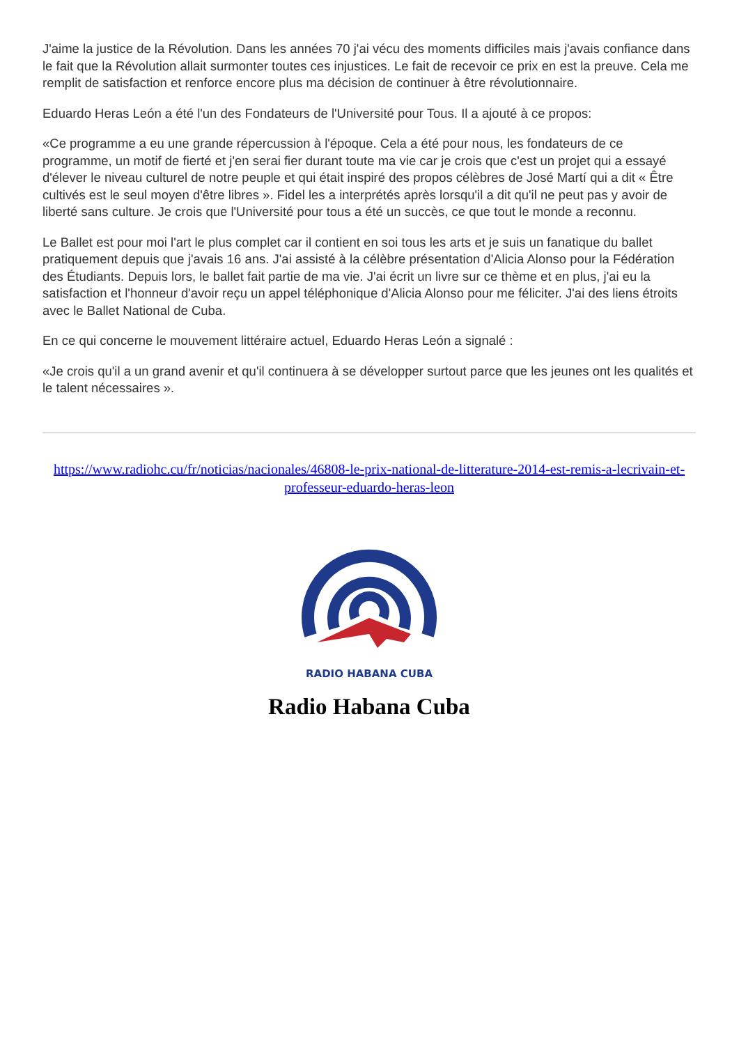J'aime la justice de la Révolution. Dans les années 70 j'ai vécu des moments difficiles mais j'avais confiance dans le fait que la Révolution allait surmonter toutes ces injustices. Le fait de recevoir ce prix en est la preuve. Cela me remplit de satisfaction et renforce encore plus ma décision de continuer à être révolutionnaire.
Eduardo Heras León a été l'un des Fondateurs de l'Université pour Tous. Il a ajouté à ce propos:
«Ce programme a eu une grande répercussion à l'époque. Cela a été pour nous, les fondateurs de ce programme, un motif de fierté et j'en serai fier durant toute ma vie car je crois que c'est un projet qui a essayé d'élever le niveau culturel de notre peuple et qui était inspiré des propos célèbres de José Martí qui a dit « Être cultivés est le seul moyen d'être libres ». Fidel les a interprétés après lorsqu'il a dit qu'il ne peut pas y avoir de liberté sans culture. Je crois que l'Université pour tous a été un succès, ce que tout le monde a reconnu.
Le Ballet est pour moi l'art le plus complet car il contient en soi tous les arts et je suis un fanatique du ballet pratiquement depuis que j'avais 16 ans. J'ai assisté à la célèbre présentation d'Alicia Alonso pour la Fédération des Étudiants. Depuis lors, le ballet fait partie de ma vie. J'ai écrit un livre sur ce thème et en plus, j'ai eu la satisfaction et l'honneur d'avoir reçu un appel téléphonique d'Alicia Alonso pour me féliciter. J'ai des liens étroits avec le Ballet National de Cuba.
En ce qui concerne le mouvement littéraire actuel, Eduardo Heras León a signalé :
«Je crois qu'il a un grand avenir et qu'il continuera à se développer surtout parce que les jeunes ont les qualités et le talent nécessaires ».
https://www.radiohc.cu/fr/noticias/nacionales/46808-le-prix-national-de-litterature-2014-est-remis-a-lecrivain-et-professeur-eduardo-heras-leon
RADIO HABANA CUBA
Radio Habana Cuba